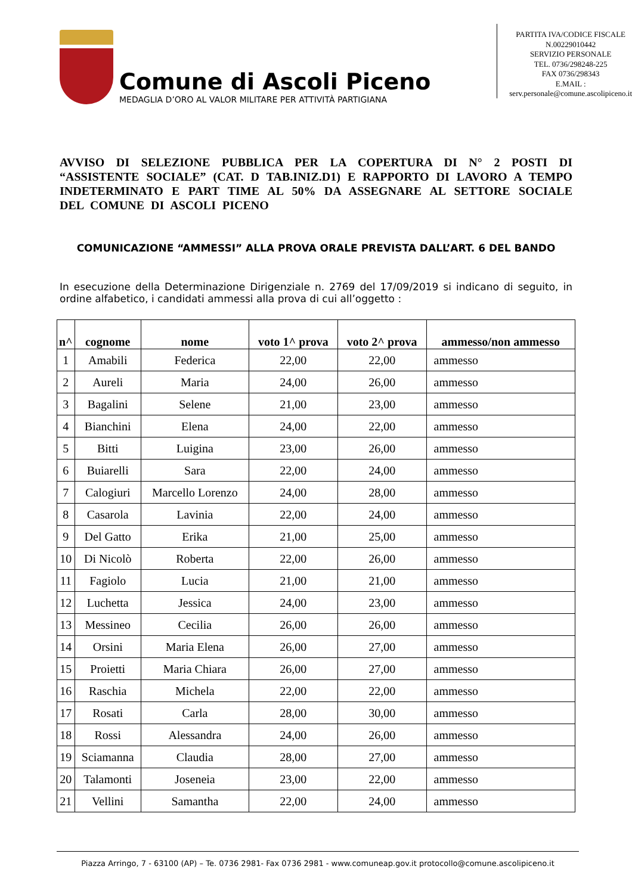Comune di Ascoli Piceno
MEDAGLIA D’ORO AL VALOR MILITARE PER ATTIVITÀ PARTIGIANA
PARTITA IVA/CODICE FISCALE
N.00229010442
SERVIZIO PERSONALE
TEL. 0736/298248-225
FAX 0736/298343
E.MAIL :
serv.personale@comune.ascolipiceno.it
AVVISO DI SELEZIONE PUBBLICA PER LA COPERTURA DI N° 2 POSTI DI “ASSISTENTE SOCIALE” (CAT. D TAB.INIZ.D1) E RAPPORTO DI LAVORO A TEMPO INDETERMINATO E PART TIME AL 50% DA ASSEGNARE AL SETTORE SOCIALE DEL COMUNE DI ASCOLI PICENO
COMUNICAZIONE “AMMESSI” ALLA PROVA ORALE PREVISTA DALL’ART. 6 DEL BANDO
In esecuzione della Determinazione Dirigenziale n. 2769 del 17/09/2019 si indicano di seguito, in ordine alfabetico, i candidati ammessi alla prova di cui all’oggetto :
| n^ | cognome | nome | voto 1^ prova | voto 2^ prova | ammesso/non ammesso |
| --- | --- | --- | --- | --- | --- |
| 1 | Amabili | Federica | 22,00 | 22,00 | ammesso |
| 2 | Aureli | Maria | 24,00 | 26,00 | ammesso |
| 3 | Bagalini | Selene | 21,00 | 23,00 | ammesso |
| 4 | Bianchini | Elena | 24,00 | 22,00 | ammesso |
| 5 | Bitti | Luigina | 23,00 | 26,00 | ammesso |
| 6 | Buiarelli | Sara | 22,00 | 24,00 | ammesso |
| 7 | Calogiuri | Marcello Lorenzo | 24,00 | 28,00 | ammesso |
| 8 | Casarola | Lavinia | 22,00 | 24,00 | ammesso |
| 9 | Del Gatto | Erika | 21,00 | 25,00 | ammesso |
| 10 | Di Nicolò | Roberta | 22,00 | 26,00 | ammesso |
| 11 | Fagiolo | Lucia | 21,00 | 21,00 | ammesso |
| 12 | Luchetta | Jessica | 24,00 | 23,00 | ammesso |
| 13 | Messineo | Cecilia | 26,00 | 26,00 | ammesso |
| 14 | Orsini | Maria Elena | 26,00 | 27,00 | ammesso |
| 15 | Proietti | Maria Chiara | 26,00 | 27,00 | ammesso |
| 16 | Raschia | Michela | 22,00 | 22,00 | ammesso |
| 17 | Rosati | Carla | 28,00 | 30,00 | ammesso |
| 18 | Rossi | Alessandra | 24,00 | 26,00 | ammesso |
| 19 | Sciamanna | Claudia | 28,00 | 27,00 | ammesso |
| 20 | Talamonti | Joseneia | 23,00 | 22,00 | ammesso |
| 21 | Vellini | Samantha | 22,00 | 24,00 | ammesso |
Piazza Arringo, 7 - 63100 (AP) – Te. 0736 2981- Fax 0736 2981 - www.comuneap.gov.it protocollo@comune.ascolipiceno.it